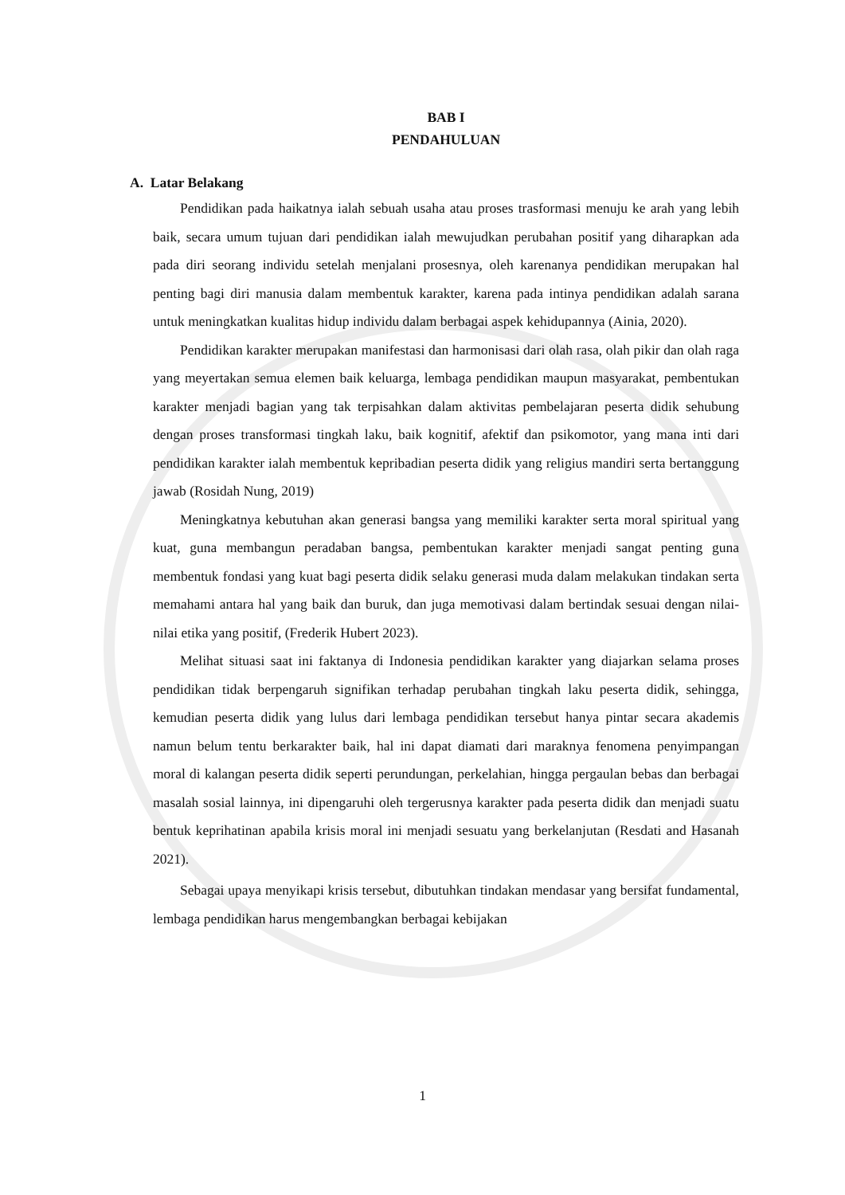BAB I
PENDAHULUAN
A. Latar Belakang
Pendidikan pada haikatnya ialah sebuah usaha atau proses trasformasi menuju ke arah yang lebih baik, secara umum tujuan dari pendidikan ialah mewujudkan perubahan positif yang diharapkan ada pada diri seorang individu setelah menjalani prosesnya, oleh karenanya pendidikan merupakan hal penting bagi diri manusia dalam membentuk karakter, karena pada intinya pendidikan adalah sarana untuk meningkatkan kualitas hidup individu dalam berbagai aspek kehidupannya (Ainia, 2020).
Pendidikan karakter merupakan manifestasi dan harmonisasi dari olah rasa, olah pikir dan olah raga yang meyertakan semua elemen baik keluarga, lembaga pendidikan maupun masyarakat, pembentukan karakter menjadi bagian yang tak terpisahkan dalam aktivitas pembelajaran peserta didik sehubung dengan proses transformasi tingkah laku, baik kognitif, afektif dan psikomotor, yang mana inti dari pendidikan karakter ialah membentuk kepribadian peserta didik yang religius mandiri serta bertanggung jawab (Rosidah Nung, 2019)
Meningkatnya kebutuhan akan generasi bangsa yang memiliki karakter serta moral spiritual yang kuat, guna membangun peradaban bangsa, pembentukan karakter menjadi sangat penting guna membentuk fondasi yang kuat bagi peserta didik selaku generasi muda dalam melakukan tindakan serta memahami antara hal yang baik dan buruk, dan juga memotivasi dalam bertindak sesuai dengan nilai-nilai etika yang positif, (Frederik Hubert 2023).
Melihat situasi saat ini faktanya di Indonesia pendidikan karakter yang diajarkan selama proses pendidikan tidak berpengaruh signifikan terhadap perubahan tingkah laku peserta didik, sehingga, kemudian peserta didik yang lulus dari lembaga pendidikan tersebut hanya pintar secara akademis namun belum tentu berkarakter baik, hal ini dapat diamati dari maraknya fenomena penyimpangan moral di kalangan peserta didik seperti perundungan, perkelahian, hingga pergaulan bebas dan berbagai masalah sosial lainnya, ini dipengaruhi oleh tergerusnya karakter pada peserta didik dan menjadi suatu bentuk keprihatinan apabila krisis moral ini menjadi sesuatu yang berkelanjutan (Resdati and Hasanah 2021).
Sebagai upaya menyikapi krisis tersebut, dibutuhkan tindakan mendasar yang bersifat fundamental, lembaga pendidikan harus mengembangkan berbagai kebijakan
1